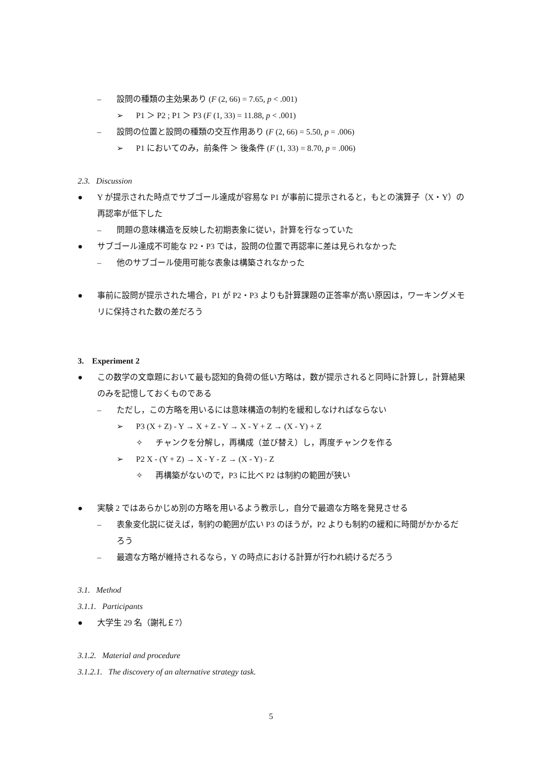– 設問の種類の主効果あり (F (2, 66) = 7.65, p < .001)
➢ P1 ＞ P2 ; P1 ＞ P3 (F (1, 33) = 11.88, p < .001)
– 設問の位置と設問の種類の交互作用あり (F (2, 66) = 5.50, p = .006)
➢ P1 においてのみ，前条件 ＞ 後条件 (F (1, 33) = 8.70, p = .006)
2.3. Discussion
● Y が提示された時点でサブゴール達成が容易な P1 が事前に提示されると，もとの演算子（X・Y）の再認率が低下した
– 問題の意味構造を反映した初期表象に従い，計算を行なっていた
● サブゴール達成不可能な P2・P3 では，設問の位置で再認率に差は見られなかった
– 他のサブゴール使用可能な表象は構築されなかった
● 事前に設問が提示された場合，P1 が P2・P3 よりも計算課題の正答率が高い原因は，ワーキングメモリに保持された数の差だろう
3. Experiment 2
● この数学の文章題において最も認知的負荷の低い方略は，数が提示されると同時に計算し，計算結果のみを記憶しておくものである
– ただし，この方略を用いるには意味構造の制約を緩和しなければならない
➢ P3 (X + Z) - Y → X + Z - Y → X - Y + Z → (X - Y) + Z
✧ チャンクを分解し，再構成（並び替え）し，再度チャンクを作る
➢ P2 X - (Y + Z) → X - Y - Z → (X - Y) - Z
✧ 再構築がないので，P3 に比べ P2 は制約の範囲が狭い
● 実験 2 ではあらかじめ別の方略を用いるよう教示し，自分で最適な方略を発見させる
– 表象変化説に従えば，制約の範囲が広い P3 のほうが，P2 よりも制約の緩和に時間がかかるだろう
– 最適な方略が維持されるなら，Y の時点における計算が行われ続けるだろう
3.1. Method
3.1.1. Participants
● 大学生 29 名（謝礼￡7）
3.1.2. Material and procedure
3.1.2.1. The discovery of an alternative strategy task.
5